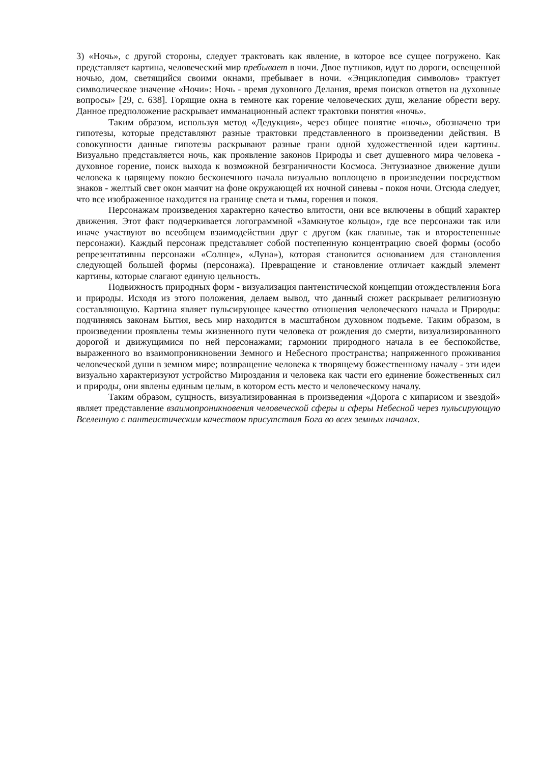3) «Ночь», с другой стороны, следует трактовать как явление, в которое все сущее погружено. Как представляет картина, человеческий мир пребывает в ночи. Двое путников, идут по дороги, освещенной ночью, дом, светящийся своими окнами, пребывает в ночи. «Энциклопедия символов» трактует символическое значение «Ночи»: Ночь - время духовного Делания, время поисков ответов на духовные вопросы» [29, с. 638]. Горящие окна в темноте как горение человеческих душ, желание обрести веру. Данное предположение раскрывает имманационный аспект трактовки понятия «ночь».
Таким образом, используя метод «Дедукция», через общее понятие «ночь», обозначено три гипотезы, которые представляют разные трактовки представленного в произведении действия. В совокупности данные гипотезы раскрывают разные грани одной художественной идеи картины. Визуально представляется ночь, как проявление законов Природы и свет душевного мира человека - духовное горение, поиск выхода к возможной безграничности Космоса. Энтузиазное движение души человека к царящему покою бесконечного начала визуально воплощено в произведении посредством знаков - желтый свет окон маячит на фоне окружающей их ночной синевы - покоя ночи. Отсюда следует, что все изображенное находится на границе света и тьмы, горения и покоя.
Персонажам произведения характерно качество влитости, они все включены в общий характер движения. Этот факт подчеркивается логограммной «Замкнутое кольцо», где все персонажи так или иначе участвуют во всеобщем взаимодействии друг с другом (как главные, так и второстепенные персонажи). Каждый персонаж представляет собой постепенную концентрацию своей формы (особо репрезентативны персонажи «Солнце», «Луна»), которая становится основанием для становления следующей большей формы (персонажа). Превращение и становление отличает каждый элемент картины, которые слагают единую цельность.
Подвижность природных форм - визуализация пантеистической концепции отождествления Бога и природы. Исходя из этого положения, делаем вывод, что данный сюжет раскрывает религиозную составляющую. Картина являет пульсирующее качество отношения человеческого начала и Природы: подчиняясь законам Бытия, весь мир находится в масштабном духовном подъеме. Таким образом, в произведении проявлены темы жизненного пути человека от рождения до смерти, визуализированного дорогой и движущимися по ней персонажами; гармонии природного начала в ее беспокойстве, выраженного во взаимопроникновении Земного и Небесного пространства; напряженного проживания человеческой души в земном мире; возвращение человека к творящему божественному началу - эти идеи визуально характеризуют устройство Мироздания и человека как части его единение божественных сил и природы, они явлены единым целым, в котором есть место и человеческому началу.
Таким образом, сущность, визуализированная в произведения «Дорога с кипарисом и звездой» являет представление взаимопроникновения человеческой сферы и сферы Небесной через пульсирующую Вселенную с пантеистическим качеством присутствия Бога во всех земных началах.